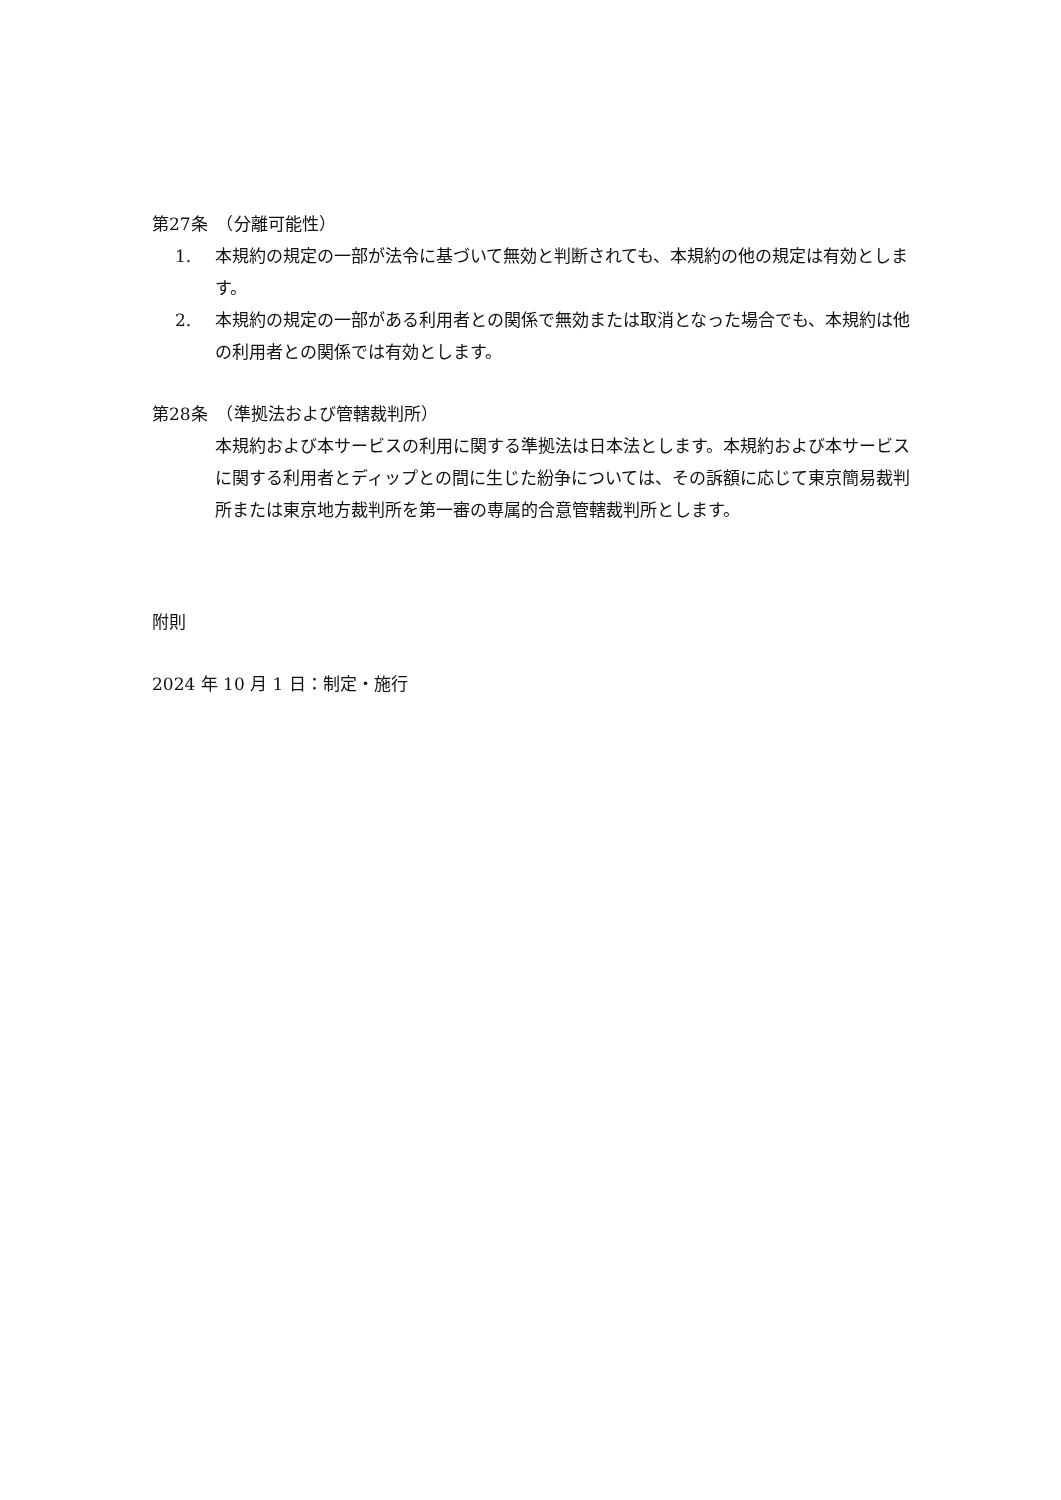第27条　（分離可能性）
1. 本規約の規定の一部が法令に基づいて無効と判断されても、本規約の他の規定は有効とします。
2. 本規約の規定の一部がある利用者との関係で無効または取消となった場合でも、本規約は他の利用者との関係では有効とします。
第28条　（準拠法および管轄裁判所）
本規約および本サービスの利用に関する準拠法は日本法とします。本規約および本サービスに関する利用者とディップとの間に生じた紛争については、その訴額に応じて東京簡易裁判所または東京地方裁判所を第一審の専属的合意管轄裁判所とします。
附則
2024 年 10 月 1 日：制定・施行